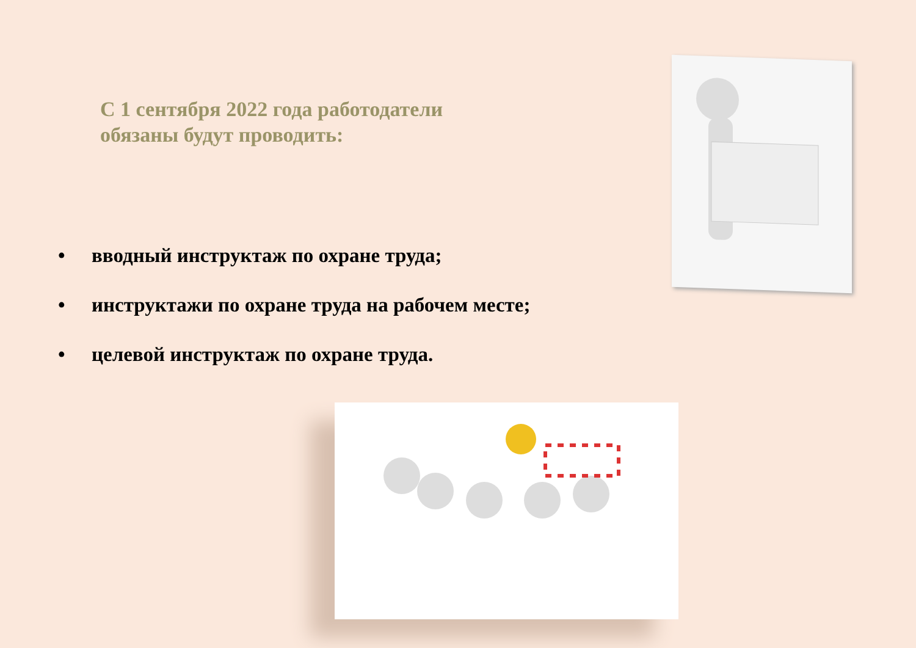С 1 сентября 2022 года работодатели
обязаны будут проводить:
• вводный инструктаж по охране труда;
• инструктажи по охране труда на рабочем месте;
• целевой инструктаж по охране труда.